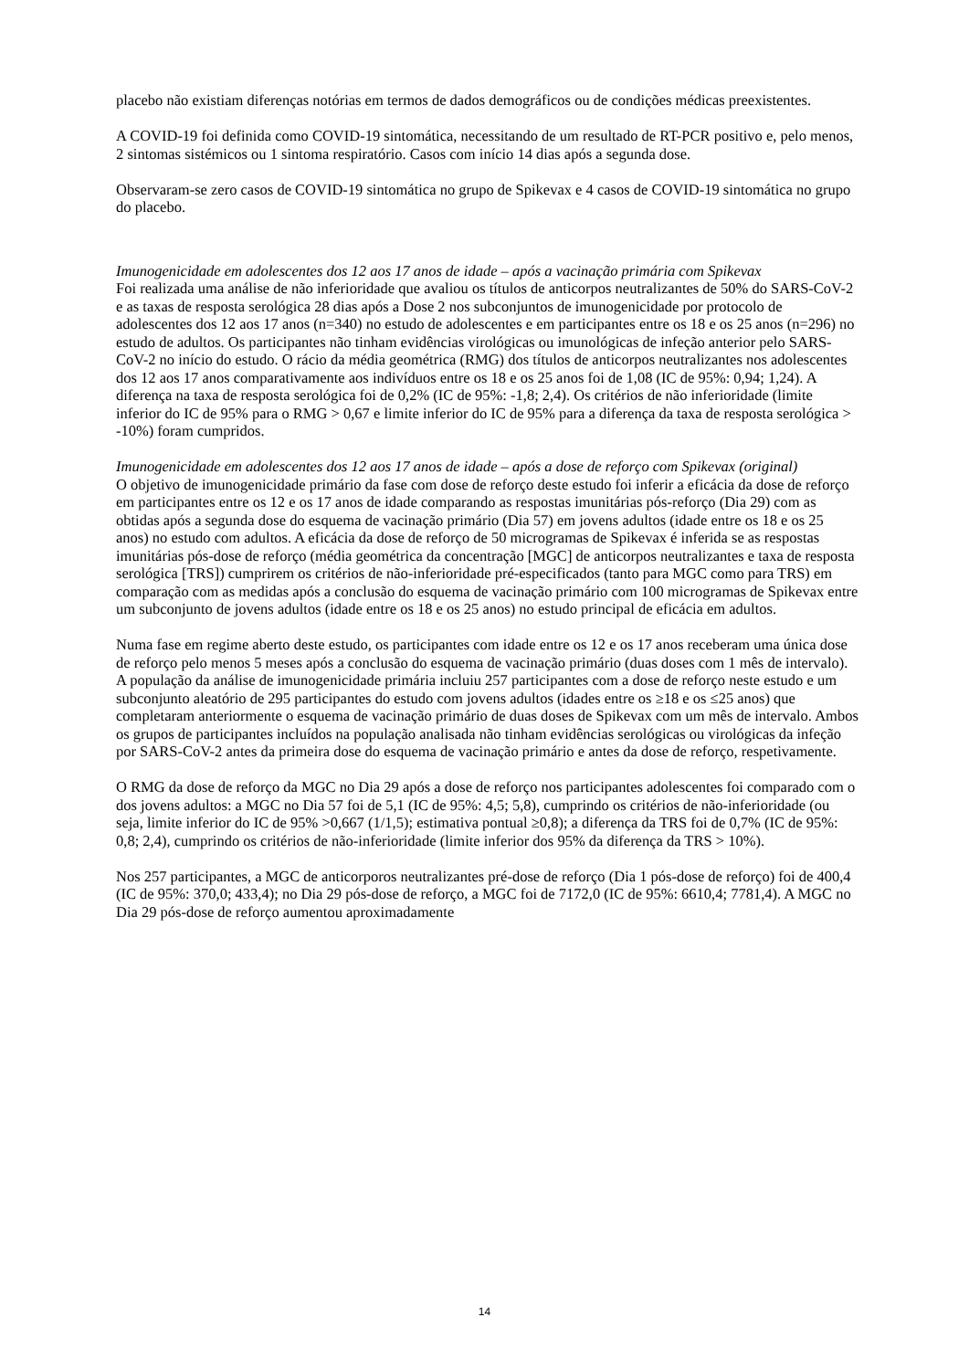placebo não existiam diferenças notórias em termos de dados demográficos ou de condições médicas preexistentes.
A COVID-19 foi definida como COVID-19 sintomática, necessitando de um resultado de RT-PCR positivo e, pelo menos, 2 sintomas sistémicos ou 1 sintoma respiratório. Casos com início 14 dias após a segunda dose.
Observaram-se zero casos de COVID-19 sintomática no grupo de Spikevax e 4 casos de COVID-19 sintomática no grupo do placebo.
Imunogenicidade em adolescentes dos 12 aos 17 anos de idade – após a vacinação primária com Spikevax
Foi realizada uma análise de não inferioridade que avaliou os títulos de anticorpos neutralizantes de 50% do SARS-CoV-2 e as taxas de resposta serológica 28 dias após a Dose 2 nos subconjuntos de imunogenicidade por protocolo de adolescentes dos 12 aos 17 anos (n=340) no estudo de adolescentes e em participantes entre os 18 e os 25 anos (n=296) no estudo de adultos. Os participantes não tinham evidências virológicas ou imunológicas de infeção anterior pelo SARS-CoV-2 no início do estudo. O rácio da média geométrica (RMG) dos títulos de anticorpos neutralizantes nos adolescentes dos 12 aos 17 anos comparativamente aos indivíduos entre os 18 e os 25 anos foi de 1,08 (IC de 95%: 0,94; 1,24). A diferença na taxa de resposta serológica foi de 0,2% (IC de 95%: -1,8; 2,4). Os critérios de não inferioridade (limite inferior do IC de 95% para o RMG > 0,67 e limite inferior do IC de 95% para a diferença da taxa de resposta serológica > -10%) foram cumpridos.
Imunogenicidade em adolescentes dos 12 aos 17 anos de idade – após a dose de reforço com Spikevax (original)
O objetivo de imunogenicidade primário da fase com dose de reforço deste estudo foi inferir a eficácia da dose de reforço em participantes entre os 12 e os 17 anos de idade comparando as respostas imunitárias pós-reforço (Dia 29) com as obtidas após a segunda dose do esquema de vacinação primário (Dia 57) em jovens adultos (idade entre os 18 e os 25 anos) no estudo com adultos. A eficácia da dose de reforço de 50 microgramas de Spikevax é inferida se as respostas imunitárias pós-dose de reforço (média geométrica da concentração [MGC] de anticorpos neutralizantes e taxa de resposta serológica [TRS]) cumprirem os critérios de não-inferioridade pré-especificados (tanto para MGC como para TRS) em comparação com as medidas após a conclusão do esquema de vacinação primário com 100 microgramas de Spikevax entre um subconjunto de jovens adultos (idade entre os 18 e os 25 anos) no estudo principal de eficácia em adultos.
Numa fase em regime aberto deste estudo, os participantes com idade entre os 12 e os 17 anos receberam uma única dose de reforço pelo menos 5 meses após a conclusão do esquema de vacinação primário (duas doses com 1 mês de intervalo). A população da análise de imunogenicidade primária incluiu 257 participantes com a dose de reforço neste estudo e um subconjunto aleatório de 295 participantes do estudo com jovens adultos (idades entre os ≥18 e os ≤25 anos) que completaram anteriormente o esquema de vacinação primário de duas doses de Spikevax com um mês de intervalo. Ambos os grupos de participantes incluídos na população analisada não tinham evidências serológicas ou virológicas da infeção por SARS-CoV-2 antes da primeira dose do esquema de vacinação primário e antes da dose de reforço, respetivamente.
O RMG da dose de reforço da MGC no Dia 29 após a dose de reforço nos participantes adolescentes foi comparado com o dos jovens adultos: a MGC no Dia 57 foi de 5,1 (IC de 95%: 4,5; 5,8), cumprindo os critérios de não-inferioridade (ou seja, limite inferior do IC de 95% >0,667 (1/1,5); estimativa pontual ≥0,8); a diferença da TRS foi de 0,7% (IC de 95%: 0,8; 2,4), cumprindo os critérios de não-inferioridade (limite inferior dos 95% da diferença da TRS > 10%).
Nos 257 participantes, a MGC de anticorporos neutralizantes pré-dose de reforço (Dia 1 pós-dose de reforço) foi de 400,4 (IC de 95%: 370,0; 433,4); no Dia 29 pós-dose de reforço, a MGC foi de 7172,0 (IC de 95%: 6610,4; 7781,4). A MGC no Dia 29 pós-dose de reforço aumentou aproximadamente
14